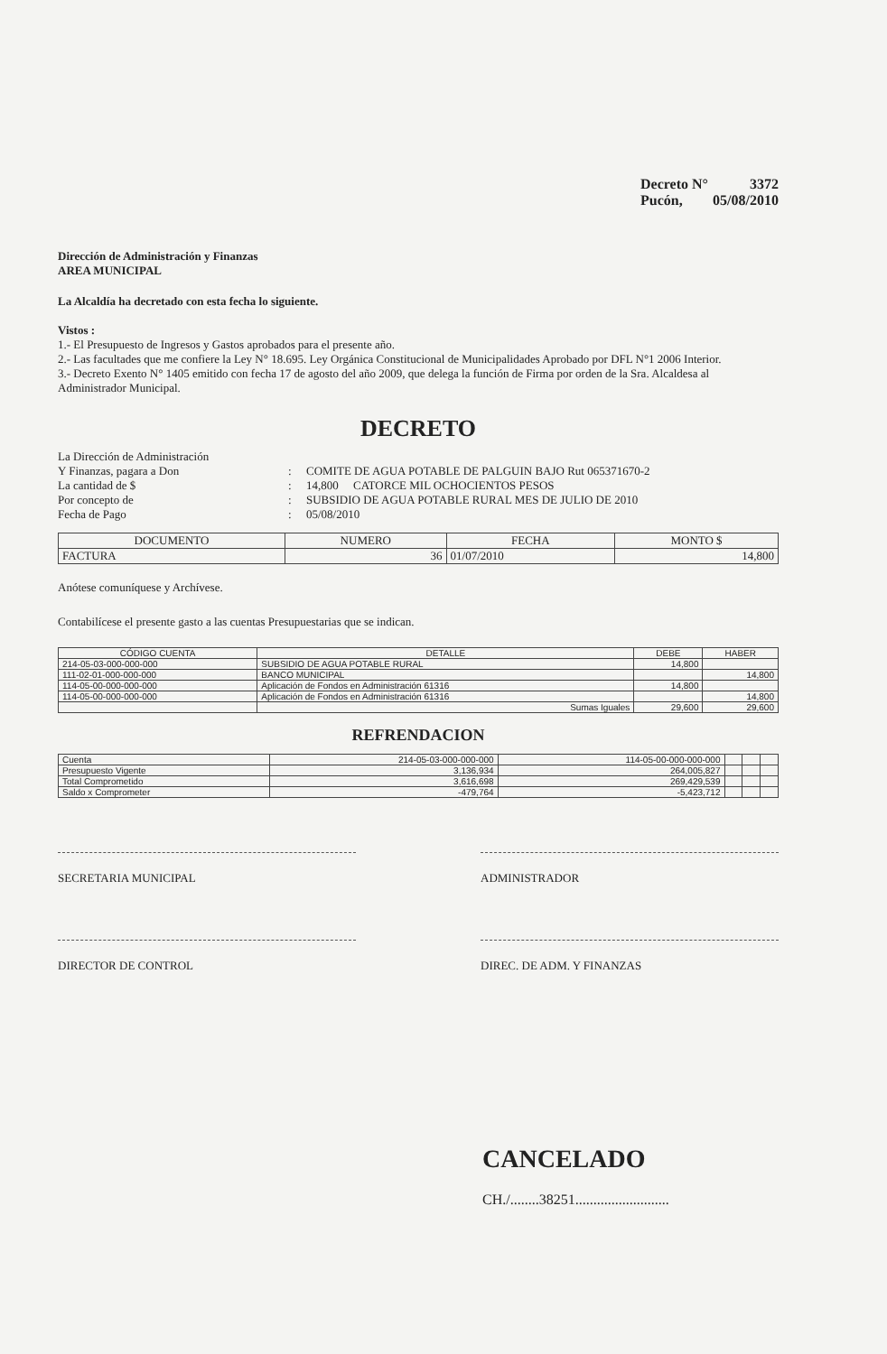Decreto N° 3372
Pucón, 05/08/2010
Dirección de Administración y Finanzas
AREA MUNICIPAL
La Alcaldía ha decretado con esta fecha lo siguiente.
Vistos :
1.- El Presupuesto de Ingresos y Gastos aprobados para el presente año.
2.- Las facultades que me confiere la Ley N° 18.695. Ley Orgánica Constitucional de Municipalidades Aprobado por DFL N°1 2006 Interior.
3.- Decreto Exento N° 1405 emitido con fecha 17 de agosto del año 2009, que delega la función de Firma por orden de la Sra. Alcaldesa al Administrador Municipal.
DECRETO
La Dirección de Administración Y Finanzas, pagara a Don: COMITE DE AGUA POTABLE DE PALGUIN BAJO Rut 065371670-2 La cantidad de $: 14,800 CATORCE MIL OCHOCIENTOS PESOS Por concepto de: SUBSIDIO DE AGUA POTABLE RURAL MES DE JULIO DE 2010 Fecha de Pago: 05/08/2010
| DOCUMENTO | NUMERO | FECHA | MONTO $ |
| --- | --- | --- | --- |
| FACTURA | 36 | 01/07/2010 | 14,800 |
Anótese comuníquese y Archívese.
Contabilícese el presente gasto a las cuentas Presupuestarias que se indican.
| CÓDIGO CUENTA | DETALLE | DEBE | HABER |
| --- | --- | --- | --- |
| 214-05-03-000-000-000 | SUBSIDIO DE AGUA POTABLE RURAL | 14,800 | |
| 111-02-01-000-000-000 | BANCO MUNICIPAL | | 14,800 |
| 114-05-00-000-000-000 | Aplicación de Fondos en Administración 61316 | 14,800 | |
| 114-05-00-000-000-000 | Aplicación de Fondos en Administración 61316 | | 14,800 |
| | Sumas Iguales | 29,600 | 29,600 |
REFRENDACION
| Cuenta | 214-05-03-000-000-000 | 114-05-00-000-000-000 | | | |
| Presupuesto Vigente | 3,136,934 | 264,005,827 | | | |
| Total Comprometido | 3,616,698 | 269,429,539 | | | |
| Saldo x Comprometer | -479,764 | -5,423,712 | | | |
SECRETARIA MUNICIPAL ADMINISTRADOR
DIRECTOR DE CONTROL DIREC. DE ADM. Y FINANZAS
CANCELADO
CH./........38251..........................